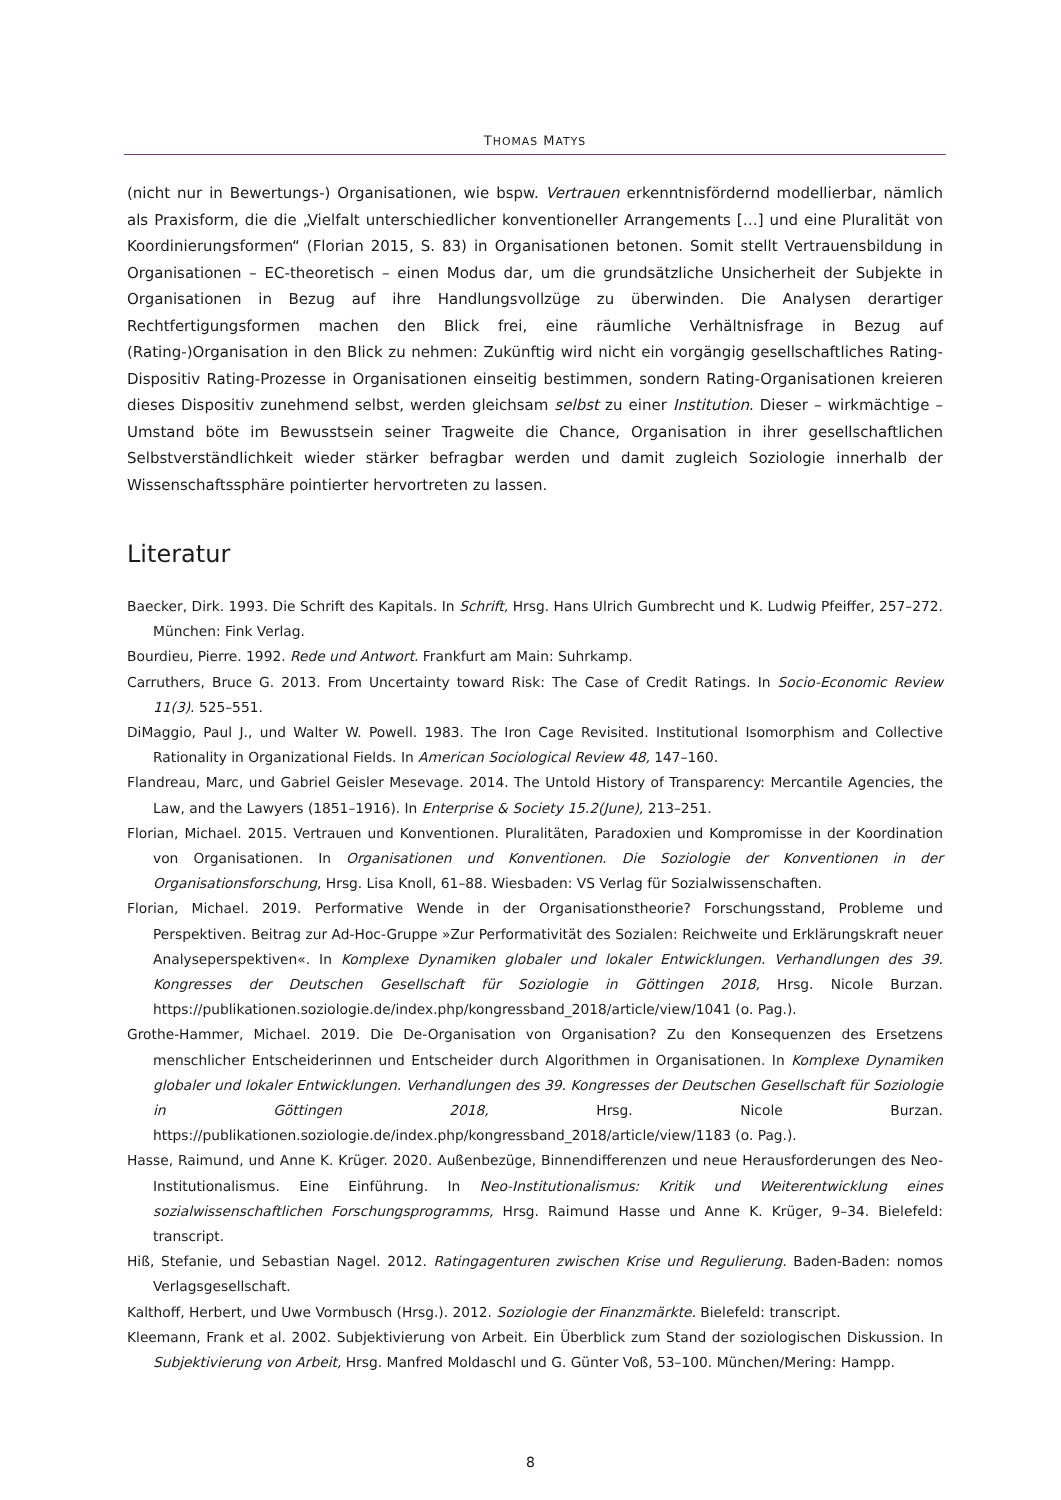THOMAS MATYS
(nicht nur in Bewertungs-) Organisationen, wie bspw. Vertrauen erkenntnisfördernd modellierbar, nämlich als Praxisform, die die „Vielfalt unterschiedlicher konventioneller Arrangements […] und eine Pluralität von Koordinierungsformen“ (Florian 2015, S. 83) in Organisationen betonen. Somit stellt Vertrauensbildung in Organisationen – EC-theoretisch – einen Modus dar, um die grundsätzliche Unsicherheit der Subjekte in Organisationen in Bezug auf ihre Handlungsvollzüge zu überwinden. Die Analysen derartiger Rechtfertigungsformen machen den Blick frei, eine räumliche Verhältnisfrage in Bezug auf (Rating-)Organisation in den Blick zu nehmen: Zukünftig wird nicht ein vorgängig gesellschaftliches Rating-Dispositiv Rating-Prozesse in Organisationen einseitig bestimmen, sondern Rating-Organisationen kreieren dieses Dispositiv zunehmend selbst, werden gleichsam selbst zu einer Institution. Dieser – wirkmächtige – Umstand böte im Bewusstsein seiner Tragweite die Chance, Organisation in ihrer gesellschaftlichen Selbstverständlichkeit wieder stärker befragbar werden und damit zugleich Soziologie innerhalb der Wissenschaftssphäre pointierter hervortreten zu lassen.
Literatur
Baecker, Dirk. 1993. Die Schrift des Kapitals. In Schrift, Hrsg. Hans Ulrich Gumbrecht und K. Ludwig Pfeiffer, 257–272. München: Fink Verlag.
Bourdieu, Pierre. 1992. Rede und Antwort. Frankfurt am Main: Suhrkamp.
Carruthers, Bruce G. 2013. From Uncertainty toward Risk: The Case of Credit Ratings. In Socio-Economic Review 11(3). 525–551.
DiMaggio, Paul J., und Walter W. Powell. 1983. The Iron Cage Revisited. Institutional Isomorphism and Collective Rationality in Organizational Fields. In American Sociological Review 48, 147–160.
Flandreau, Marc, und Gabriel Geisler Mesevage. 2014. The Untold History of Transparency: Mercantile Agencies, the Law, and the Lawyers (1851–1916). In Enterprise & Society 15.2(June), 213–251.
Florian, Michael. 2015. Vertrauen und Konventionen. Pluralitäten, Paradoxien und Kompromisse in der Koordination von Organisationen. In Organisationen und Konventionen. Die Soziologie der Konventionen in der Organisationsforschung, Hrsg. Lisa Knoll, 61–88. Wiesbaden: VS Verlag für Sozialwissenschaften.
Florian, Michael. 2019. Performative Wende in der Organisationstheorie? Forschungsstand, Probleme und Perspektiven. Beitrag zur Ad-Hoc-Gruppe »Zur Performativität des Sozialen: Reichweite und Erklärungskraft neuer Analyseperspektiven«. In Komplexe Dynamiken globaler und lokaler Entwicklungen. Verhandlungen des 39. Kongresses der Deutschen Gesellschaft für Soziologie in Göttingen 2018, Hrsg. Nicole Burzan. https://publikationen.soziologie.de/index.php/kongressband_2018/article/view/1041 (o. Pag.).
Grothe-Hammer, Michael. 2019. Die De-Organisation von Organisation? Zu den Konsequenzen des Ersetzens menschlicher Entscheiderinnen und Entscheider durch Algorithmen in Organisationen. In Komplexe Dynamiken globaler und lokaler Entwicklungen. Verhandlungen des 39. Kongresses der Deutschen Gesellschaft für Soziologie in Göttingen 2018, Hrsg. Nicole Burzan. https://publikationen.soziologie.de/index.php/kongressband_2018/article/view/1183 (o. Pag.).
Hasse, Raimund, und Anne K. Krüger. 2020. Außenbezüge, Binnendifferenzen und neue Herausforderungen des Neo-Institutionalismus. Eine Einführung. In Neo-Institutionalismus: Kritik und Weiterentwicklung eines sozialwissenschaftlichen Forschungsprogramms, Hrsg. Raimund Hasse und Anne K. Krüger, 9–34. Bielefeld: transcript.
Hiß, Stefanie, und Sebastian Nagel. 2012. Ratingagenturen zwischen Krise und Regulierung. Baden-Baden: nomos Verlagsgesellschaft.
Kalthoff, Herbert, und Uwe Vormbusch (Hrsg.). 2012. Soziologie der Finanzmärkte. Bielefeld: transcript.
Kleemann, Frank et al. 2002. Subjektivierung von Arbeit. Ein Überblick zum Stand der soziologischen Diskussion. In Subjektivierung von Arbeit, Hrsg. Manfred Moldaschl und G. Günter Voß, 53–100. München/Mering: Hampp.
8